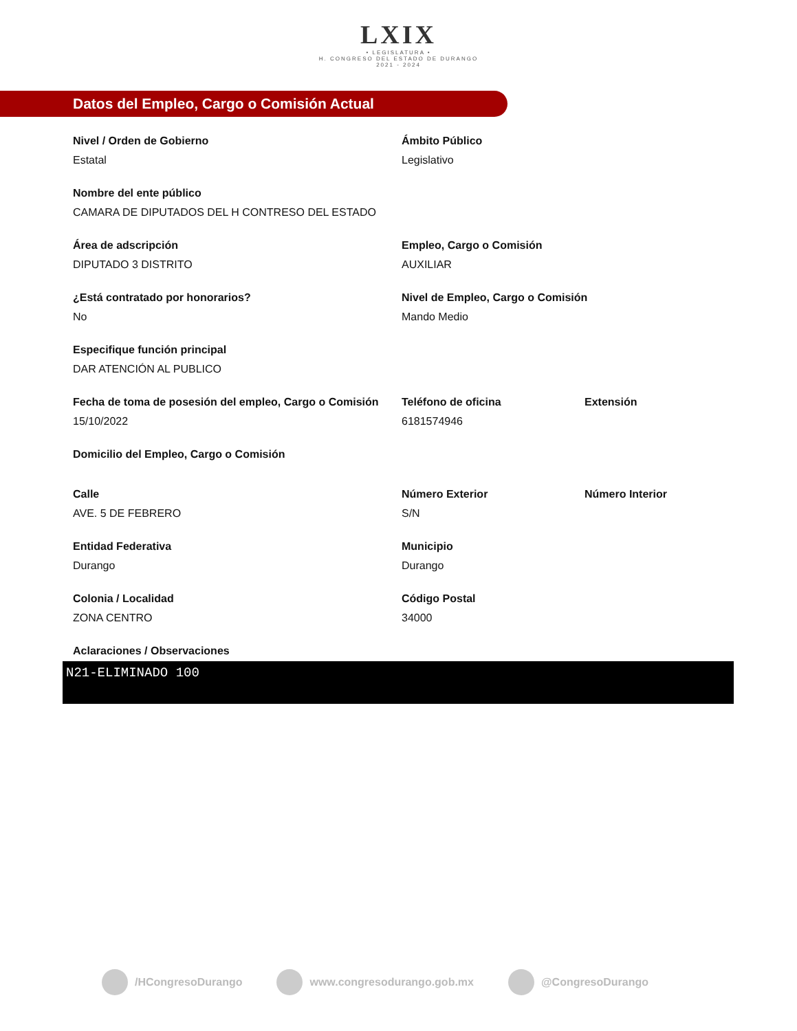LXIX
• LEGISLATURA •
H. CONGRESO DEL ESTADO DE DURANGO
2021 - 2024
Datos del Empleo, Cargo o Comisión Actual
Nivel / Orden de Gobierno
Estatal
Ámbito Público
Legislativo
Nombre del ente público
CAMARA DE DIPUTADOS DEL H CONTRESO DEL ESTADO
Área de adscripción
DIPUTADO 3 DISTRITO
Empleo, Cargo o Comisión
AUXILIAR
¿Está contratado por honorarios?
No
Nivel de Empleo, Cargo o Comisión
Mando Medio
Especifique función principal
DAR ATENCIÓN AL PUBLICO
Fecha de toma de posesión del empleo, Cargo o Comisión
15/10/2022
Teléfono de oficina
6181574946
Extensión
Domicilio del Empleo, Cargo o Comisión
Calle
AVE. 5 DE FEBRERO
Número Exterior
S/N
Número Interior
Entidad Federativa
Durango
Municipio
Durango
Colonia / Localidad
ZONA CENTRO
Código Postal
34000
Aclaraciones / Observaciones
N21-ELIMINADO 100
/HCongresoDurango www.congresodurango.gob.mx @CongresoDurango